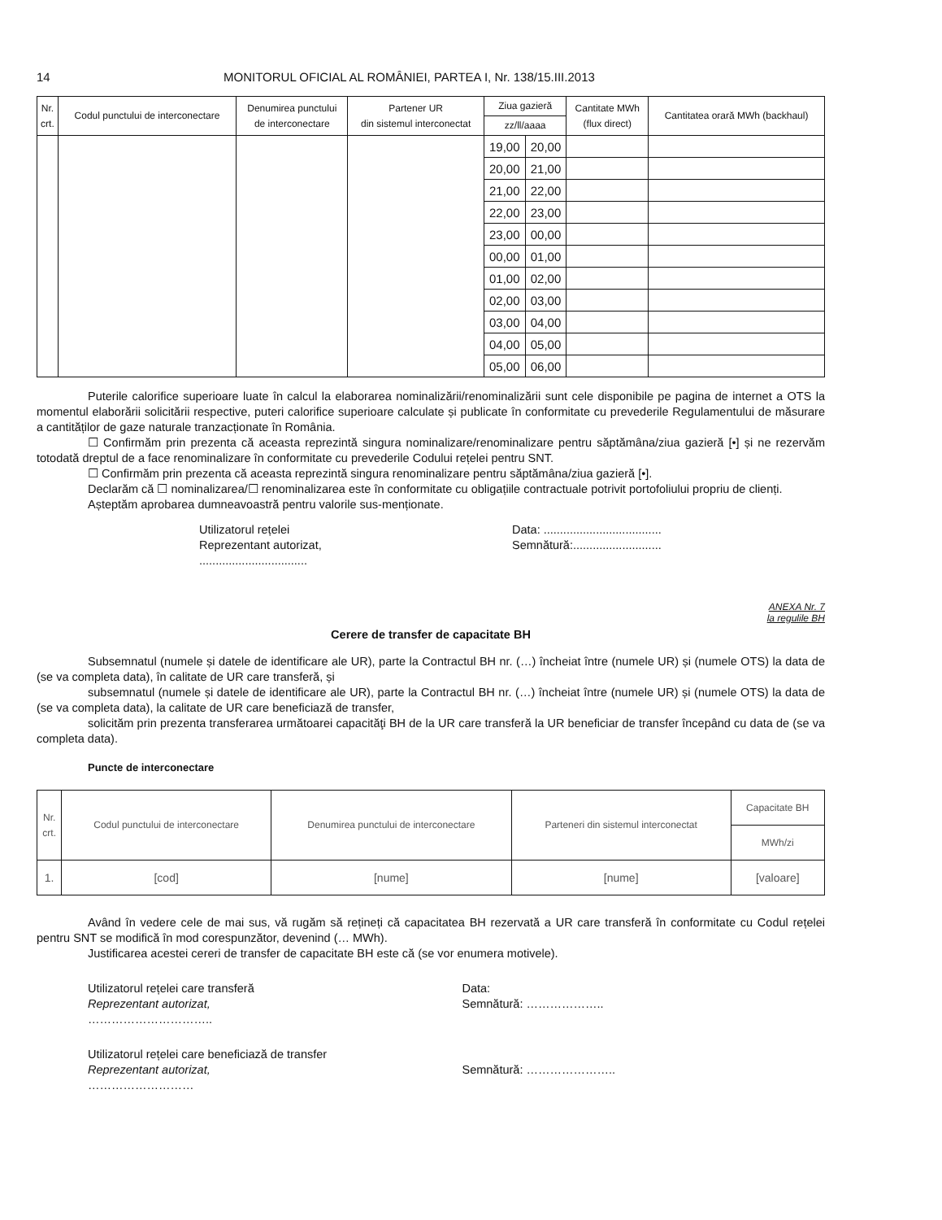14 MONITORUL OFICIAL AL ROMÂNIEI, PARTEA I, Nr. 138/15.III.2013
| Nr. crt. | Codul punctului de interconectare | Denumirea punctului de interconectare | Partener UR din sistemul interconectat | Ziua gazieră | | Cantitate MWh (flux direct) | Cantitatea orară MWh (backhaul) |
| --- | --- | --- | --- | --- | --- | --- | --- |
| | | | | zz/ll/aaaa | | | |
| | | | | 19,00 | 20,00 | | |
| | | | | 20,00 | 21,00 | | |
| | | | | 21,00 | 22,00 | | |
| | | | | 22,00 | 23,00 | | |
| | | | | 23,00 | 00,00 | | |
| | | | | 00,00 | 01,00 | | |
| | | | | 01,00 | 02,00 | | |
| | | | | 02,00 | 03,00 | | |
| | | | | 03,00 | 04,00 | | |
| | | | | 04,00 | 05,00 | | |
| | | | | 05,00 | 06,00 | | |
Puterile calorifice superioare luate în calcul la elaborarea nominalizării/renominalizării sunt cele disponibile pe pagina de internet a OTS la momentul elaborării solicitării respective, puteri calorifice superioare calculate și publicate în conformitate cu prevederile Regulamentului de măsurare a cantităților de gaze naturale tranzacționate în România.
☐ Confirmăm prin prezenta că aceasta reprezintă singura nominalizare/renominalizare pentru săptămâna/ziua gazieră [•] și ne rezervăm totodată dreptul de a face renominalizare în conformitate cu prevederile Codului rețelei pentru SNT.
☐ Confirmăm prin prezenta că aceasta reprezintă singura renominalizare pentru săptămâna/ziua gazieră [•].
Declarăm că ☐ nominalizarea/☐ renominalizarea este în conformitate cu obligațiile contractuale potrivit portofoliului propriu de clienți.
Așteptăm aprobarea dumneavoastră pentru valorile sus-menționate.
Utilizatorul rețelei
Reprezentant autorizat,
.................................
Data: ....................................
Semnătură:...........................
ANEXA Nr. 7
la regulile BH
Cerere de transfer de capacitate BH
Subsemnatul (numele și datele de identificare ale UR), parte la Contractul BH nr. (…) încheiat între (numele UR) și (numele OTS) la data de (se va completa data), în calitate de UR care transferă, și
subsemnatul (numele și datele de identificare ale UR), parte la Contractul BH nr. (…) încheiat între (numele UR) și (numele OTS) la data de (se va completa data), la calitate de UR care beneficiază de transfer,
solicităm prin prezenta transferarea următoarei capacităţi BH de la UR care transferă la UR beneficiar de transfer începând cu data de (se va completa data).
Puncte de interconectare
| Nr. crt. | Codul punctului de interconectare | Denumirea punctului de interconectare | Parteneri din sistemul interconectat | Capacitate BH |
| | | | | MWh/zi |
| 1. | [cod] | [nume] | [nume] | [valoare] |
Având în vedere cele de mai sus, vă rugăm să rețineți că capacitatea BH rezervată a UR care transferă în conformitate cu Codul rețelei pentru SNT se modifică în mod corespunzător, devenind (… MWh).
Justificarea acestei cereri de transfer de capacitate BH este că (se vor enumera motivele).
Utilizatorul rețelei care transferă
Reprezentant autorizat,
…………………………..
Data:
Semnătură: ………………..
Utilizatorul rețelei care beneficiază de transfer
Reprezentant autorizat,
………………………
Semnătură: …………………..